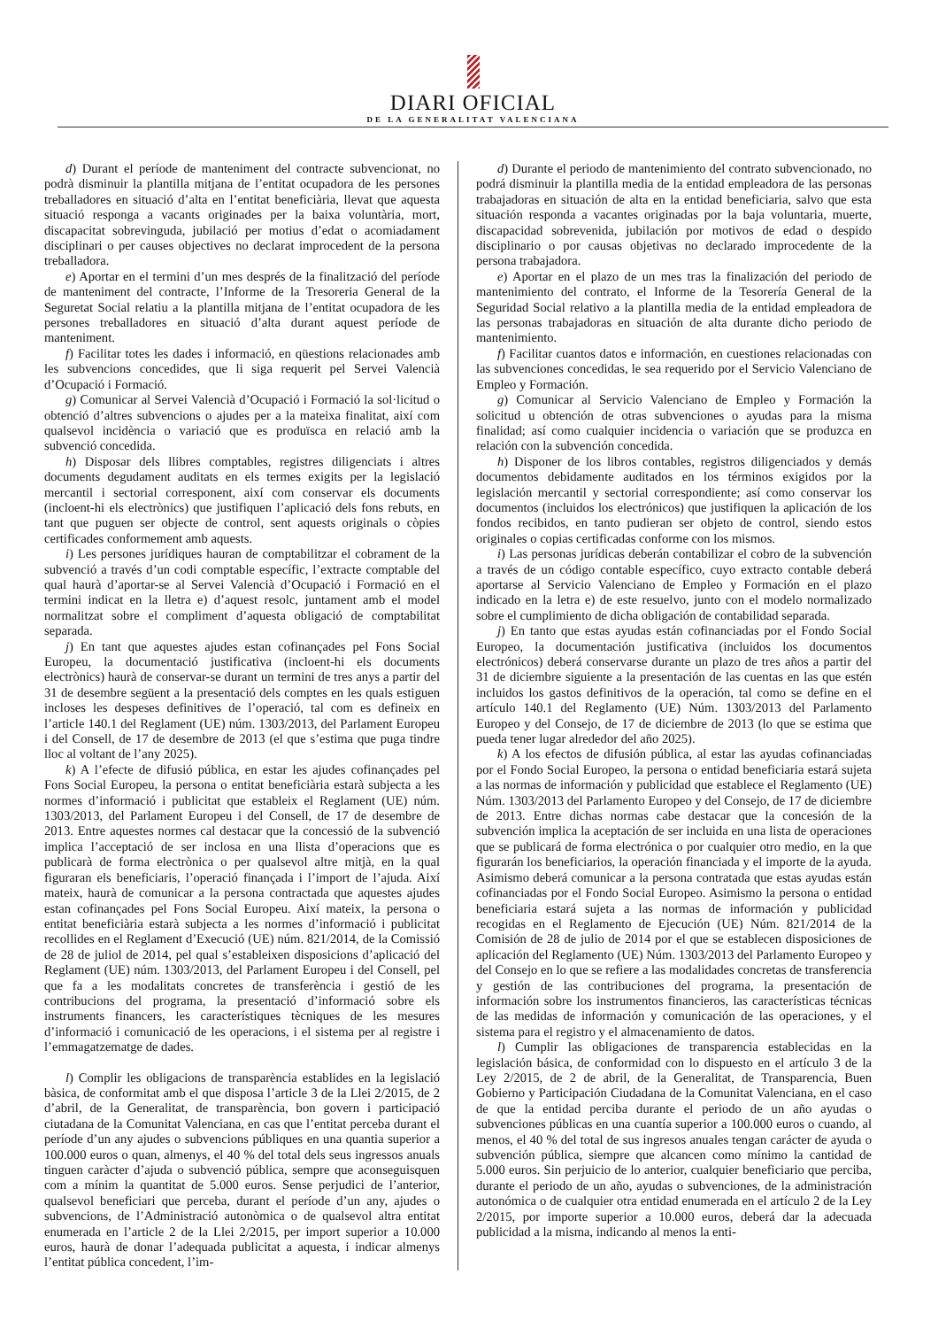DIARI OFICIAL
DE LA GENERALITAT VALENCIANA
d) Durant el període de manteniment del contracte subvencionat, no podrà disminuir la plantilla mitjana de l’entitat ocupadora de les persones treballadores en situació d’alta en l’entitat beneficiària, llevat que aquesta situació responga a vacants originades per la baixa voluntària, mort, discapacitat sobrevinguda, jubilació per motius d’edat o acomiadament disciplinari o per causes objectives no declarat improcedent de la persona treballadora.
e) Aportar en el termini d’un mes després de la finalització del període de manteniment del contracte, l’Informe de la Tresoreria General de la Seguretat Social relatiu a la plantilla mitjana de l’entitat ocupadora de les persones treballadores en situació d’alta durant aquest període de manteniment.
f) Facilitar totes les dades i informació, en qüestions relacionades amb les subvencions concedides, que li siga requerit pel Servei Valencià d’Ocupació i Formació.
g) Comunicar al Servei Valencià d’Ocupació i Formació la sol·licitud o obtenció d’altres subvencions o ajudes per a la mateixa finalitat, així com qualsevol incidència o variació que es produïsca en relació amb la subvenció concedida.
h) Disposar dels llibres comptables, registres diligenciats i altres documents degudament auditats en els termes exigits per la legislació mercantil i sectorial corresponent, així com conservar els documents (incloent-hi els electrònics) que justifiquen l’aplicació dels fons rebuts, en tant que puguen ser objecte de control, sent aquests originals o còpies certificades conformement amb aquests.
i) Les persones jurídiques hauran de comptabilitzar el cobrament de la subvenció a través d’un codi comptable específic, l’extracte comptable del qual haurà d’aportar-se al Servei Valencià d’Ocupació i Formació en el termini indicat en la lletra e) d’aquest resolc, juntament amb el model normalitzat sobre el compliment d’aquesta obligació de comptabilitat separada.
j) En tant que aquestes ajudes estan cofinançades pel Fons Social Europeu, la documentació justificativa (incloent-hi els documents electrònics) haurà de conservar-se durant un termini de tres anys a partir del 31 de desembre següent a la presentació dels comptes en les quals estiguen incloses les despeses definitives de l’operació, tal com es defineix en l’article 140.1 del Reglament (UE) núm. 1303/2013, del Parlament Europeu i del Consell, de 17 de desembre de 2013 (el que s’estima que puga tindre lloc al voltant de l’any 2025).
k) A l’efecte de difusió pública, en estar les ajudes cofinançades pel Fons Social Europeu, la persona o entitat beneficiària estarà subjecta a les normes d’informació i publicitat que estableix el Reglament (UE) núm. 1303/2013, del Parlament Europeu i del Consell, de 17 de desembre de 2013. Entre aquestes normes cal destacar que la concessió de la subvenció implica l’acceptació de ser inclosa en una llista d’operacions que es publicarà de forma electrònica o per qualsevol altre mitjà, en la qual figuraran els beneficiaris, l’operació finançada i l’import de l’ajuda. Així mateix, haurà de comunicar a la persona contractada que aquestes ajudes estan cofinançades pel Fons Social Europeu. Així mateix, la persona o entitat beneficiària estarà subjecta a les normes d’informació i publicitat recollides en el Reglament d’Execució (UE) núm. 821/2014, de la Comissió de 28 de juliol de 2014, pel qual s’estableixen disposicions d’aplicació del Reglament (UE) núm. 1303/2013, del Parlament Europeu i del Consell, pel que fa a les modalitats concretes de transferència i gestió de les contribucions del programa, la presentació d’informació sobre els instruments financers, les característiques tècniques de les mesures d’informació i comunicació de les operacions, i el sistema per al registre i l’emmagatzematge de dades.
l) Complir les obligacions de transparència establides en la legislació bàsica, de conformitat amb el que disposa l’article 3 de la Llei 2/2015, de 2 d’abril, de la Generalitat, de transparència, bon govern i participació ciutadana de la Comunitat Valenciana, en cas que l’entitat perceba durant el període d’un any ajudes o subvencions públiques en una quantia superior a 100.000 euros o quan, almenys, el 40 % del total dels seus ingressos anuals tinguen caràcter d’ajuda o subvenció pública, sempre que aconseguisquen com a mínim la quantitat de 5.000 euros. Sense perjudici de l’anterior, qualsevol beneficiari que perceba, durant el període d’un any, ajudes o subvencions, de l’Administració autonòmica o de qualsevol altra entitat enumerada en l’article 2 de la Llei 2/2015, per import superior a 10.000 euros, haurà de donar l’adequada publicitat a aquesta, i indicar almenys l’entitat pública concedent, l’im-
d) Durante el periodo de mantenimiento del contrato subvencionado, no podrá disminuir la plantilla media de la entidad empleadora de las personas trabajadoras en situación de alta en la entidad beneficiaria, salvo que esta situación responda a vacantes originadas por la baja voluntaria, muerte, discapacidad sobrevenida, jubilación por motivos de edad o despido disciplinario o por causas objetivas no declarado improcedente de la persona trabajadora.
e) Aportar en el plazo de un mes tras la finalización del periodo de mantenimiento del contrato, el Informe de la Tesorería General de la Seguridad Social relativo a la plantilla media de la entidad empleadora de las personas trabajadoras en situación de alta durante dicho periodo de mantenimiento.
f) Facilitar cuantos datos e información, en cuestiones relacionadas con las subvenciones concedidas, le sea requerido por el Servicio Valenciano de Empleo y Formación.
g) Comunicar al Servicio Valenciano de Empleo y Formación la solicitud u obtención de otras subvenciones o ayudas para la misma finalidad; así como cualquier incidencia o variación que se produzca en relación con la subvención concedida.
h) Disponer de los libros contables, registros diligenciados y demás documentos debidamente auditados en los términos exigidos por la legislación mercantil y sectorial correspondiente; así como conservar los documentos (incluidos los electrónicos) que justifiquen la aplicación de los fondos recibidos, en tanto pudieran ser objeto de control, siendo estos originales o copias certificadas conforme con los mismos.
i) Las personas jurídicas deberán contabilizar el cobro de la subvención a través de un código contable específico, cuyo extracto contable deberá aportarse al Servicio Valenciano de Empleo y Formación en el plazo indicado en la letra e) de este resuelvo, junto con el modelo normalizado sobre el cumplimiento de dicha obligación de contabilidad separada.
j) En tanto que estas ayudas están cofinanciadas por el Fondo Social Europeo, la documentación justificativa (incluidos los documentos electrónicos) deberá conservarse durante un plazo de tres años a partir del 31 de diciembre siguiente a la presentación de las cuentas en las que estén incluidos los gastos definitivos de la operación, tal como se define en el artículo 140.1 del Reglamento (UE) Núm. 1303/2013 del Parlamento Europeo y del Consejo, de 17 de diciembre de 2013 (lo que se estima que pueda tener lugar alrededor del año 2025).
k) A los efectos de difusión pública, al estar las ayudas cofinanciadas por el Fondo Social Europeo, la persona o entidad beneficiaria estará sujeta a las normas de información y publicidad que establece el Reglamento (UE) Núm. 1303/2013 del Parlamento Europeo y del Consejo, de 17 de diciembre de 2013. Entre dichas normas cabe destacar que la concesión de la subvención implica la aceptación de ser incluida en una lista de operaciones que se publicará de forma electrónica o por cualquier otro medio, en la que figurarán los beneficiarios, la operación financiada y el importe de la ayuda. Asimismo deberá comunicar a la persona contratada que estas ayudas están cofinanciadas por el Fondo Social Europeo. Asimismo la persona o entidad beneficiaria estará sujeta a las normas de información y publicidad recogidas en el Reglamento de Ejecución (UE) Núm. 821/2014 de la Comisión de 28 de julio de 2014 por el que se establecen disposiciones de aplicación del Reglamento (UE) Núm. 1303/2013 del Parlamento Europeo y del Consejo en lo que se refiere a las modalidades concretas de transferencia y gestión de las contribuciones del programa, la presentación de información sobre los instrumentos financieros, las características técnicas de las medidas de información y comunicación de las operaciones, y el sistema para el registro y el almacenamiento de datos.
l) Cumplir las obligaciones de transparencia establecidas en la legislación básica, de conformidad con lo dispuesto en el artículo 3 de la Ley 2/2015, de 2 de abril, de la Generalitat, de Transparencia, Buen Gobierno y Participación Ciudadana de la Comunitat Valenciana, en el caso de que la entidad perciba durante el periodo de un año ayudas o subvenciones públicas en una cuantía superior a 100.000 euros o cuando, al menos, el 40 % del total de sus ingresos anuales tengan carácter de ayuda o subvención pública, siempre que alcancen como mínimo la cantidad de 5.000 euros. Sin perjuicio de lo anterior, cualquier beneficiario que perciba, durante el periodo de un año, ayudas o subvenciones, de la administración autonómica o de cualquier otra entidad enumerada en el artículo 2 de la Ley 2/2015, por importe superior a 10.000 euros, deberá dar la adecuada publicidad a la misma, indicando al menos la enti-